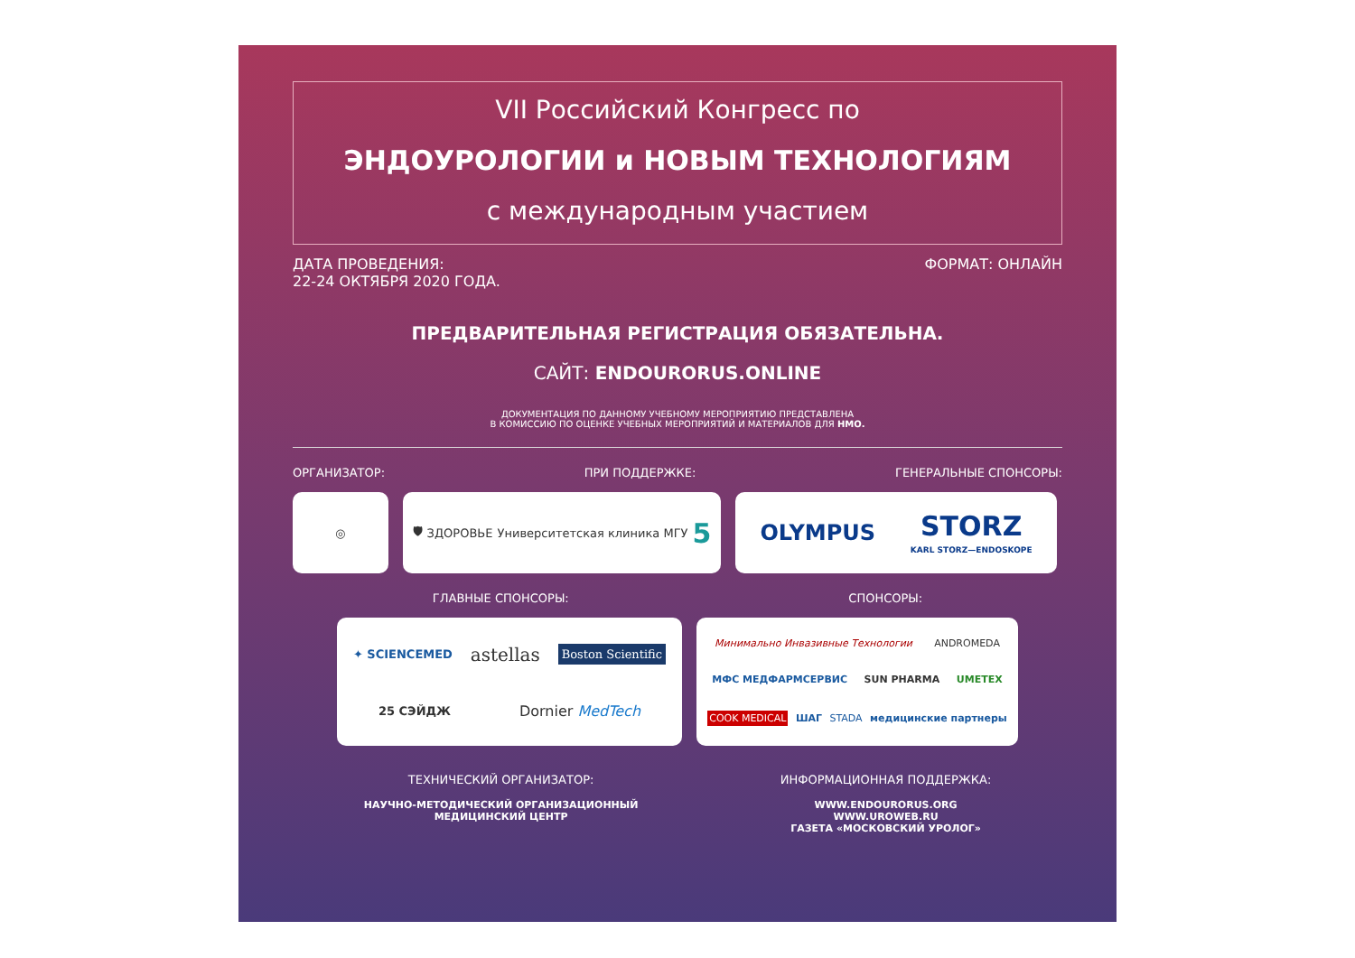VII Российский Конгресс по
ЭНДОУРОЛОГИИ и НОВЫМ ТЕХНОЛОГИЯМ
с международным участием
ДАТА ПРОВЕДЕНИЯ:
22-24 ОКТЯБРЯ 2020 ГОДА.
ФОРМАТ: ОНЛАЙН
ПРЕДВАРИТЕЛЬНАЯ РЕГИСТРАЦИЯ ОБЯЗАТЕЛЬНА.
САЙТ: ENDOURORUS.ONLINE
ДОКУМЕНТАЦИЯ ПО ДАННОМУ УЧЕБНОМУ МЕРОПРИЯТИЮ ПРЕДСТАВЛЕНА
В КОМИССИЮ ПО ОЦЕНКЕ УЧЕБНЫХ МЕРОПРИЯТИЙ И МАТЕРИАЛОВ ДЛЯ НМО.
ОРГАНИЗАТОР: ПРИ ПОДДЕРЖКЕ: ГЕНЕРАЛЬНЫЕ СПОНСОРЫ:
◎ 🛡 ЗДОРОВЬЕ Университетская клиника МГУ 5
OLYMPUS STORZ
KARL STORZ—ENDOSKOPE
ГЛАВНЫЕ СПОНСОРЫ: СПОНСОРЫ:
✦ SCIENCEMED astellas Boston Scientific 25 СЭЙДЖ Dornier MedTech
Минимально Инвазивные Технологии ANDROMEDA МФС МЕДФАРМСЕРВИС SUN PHARMA UMETEX COOK MEDICAL ШАГ STADA медицинские партнеры
ТЕХНИЧЕСКИЙ ОРГАНИЗАТОР:
НАУЧНО-МЕТОДИЧЕСКИЙ ОРГАНИЗАЦИОННЫЙ
МЕДИЦИНСКИЙ ЦЕНТР
ИНФОРМАЦИОННАЯ ПОДДЕРЖКА:
WWW.ENDOURORUS.ORG
WWW.UROWEB.RU
ГАЗЕТА «МОСКОВСКИЙ УРОЛОГ»